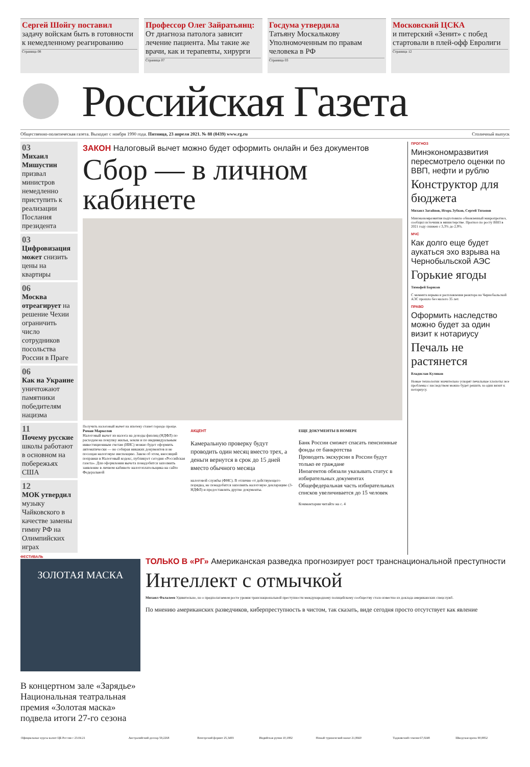Сергей Шойгу поставил
задачу войскам быть в готовности к немедленному реагированию
Страница 08
Профессор Олег Зайратьянц:
От диагноза патолога зависит лечение пациента. Мы такие же врачи, как и терапевты, хирурги
Страница 07
Госдума утвердила
Татьяну Москалькову Уполномоченным по правам человека в РФ
Страница 03
Московский ЦСКА
и питерский «Зенит» с побед стартовали в плей-офф Евролиги
Страница 12
Российская Газета
Общественно-политическая газета. Выходит с ноября 1990 года. Пятница, 23 апреля 2021. № 88 (8439) www.rg.ru Столичный выпуск
03
Михаил Мишустин призвал министров немедленно приступить к реализации Послания президента
03
Цифровизация может снизить цены на квартиры
06
Москва отреагирует на решение Чехии ограничить число сотрудников посольства России в Праге
06
Как на Украине уничтожают памятники победителям нацизма
11
Почему русские школы работают в основном на побережьях США
12
МОК утвердил музыку Чайковского в качестве замены гимну РФ на Олимпийских играх
ЗАКОН Налоговый вычет можно будет оформить онлайн и без документов
Сбор — в личном кабинете
Получить налоговый вычет на ипотеку станет гораздо проще.
Роман Маркелов
Налоговый вычет из налога на доходы физлиц (НДФЛ) по расходам на покупку жилья, земли и по индивидуальным инвестиционным счетам (ИИС) можно будет оформить автоматически — не собирая никаких документов и не посещая налоговую инспекцию. Закон об этом, вносящий поправки в Налоговый кодекс, публикует сегодня «Российская газета». Для оформления вычета понадобится заполнить заявление в личном кабинете налогоплательщика на сайте Федеральной
АКЦЕНТ
Камеральную проверку будут проводить один месяц вместо трех, а деньги вернутся в срок до 15 дней вместо обычного месяца
налоговой службы (ФНС). В отличие от действующего порядка, не понадобится заполнять налоговую декларацию (3-НДФЛ) и предоставлять другие документы.
ЕЩЕ ДОКУМЕНТЫ В НОМЕРЕ
Банк России сможет спасать пенсионные фонды от банкротства
Проводить экскурсии в России будут только ее граждане
Иноагентов обязали указывать статус в избирательных документах
Общефедеральная часть избирательных списков увеличивается до 15 человек
Комментарии читайте на с. 4
ПРОГНОЗ
Минэкономразвития пересмотрело оценки по ВВП, нефти и рублю
Конструктор для бюджета
Михаил Загайнов, Игорь Зубков, Сергей Тихонов
Минэкономразвития подготовило обновленный макропрогноз, сообщил источник в министерстве. Прогноз по росту ВВП в 2021 году снижен с 3,3% до 2,9%.
МЧС
Как долго еще будет аукаться эхо взрыва на Чернобыльской АЭС
Горькие ягоды
Тимофей Борисов
С момента взрыва и расплавления реактора на Чернобыльской АЭС прошло без малого 35 лет.
ПРАВО
Оформить наследство можно будет за один визит к нотариусу
Печаль не растянется
Владислав Куликов
Новые технологии значительно ускорят печальные хлопоты: все проблемы с наследством можно будет решить за один визит к нотариусу.
ФЕСТИВАЛЬ
ЗОЛОТАЯ МАСКА
В концертном зале «Зарядье» Национальная театральная премия «Золотая маска» подвела итоги 27-го сезона
ТОЛЬКО В «РГ» Американская разведка прогнозирует рост транснациональной преступности
Интеллект с отмычкой
Михаил Фалалеев Удивительно, но о предполагаемом росте уровня транснациональной преступности международному полицейскому сообществу стало известно из доклада американских спецслужб.
По мнению американских разведчиков, киберпреступность в чистом, так сказать, виде сегодня просто отсутствует как явление
| Официальные курсы валют ЦБ России с 23.04.21 | Австралийский доллар 59,2268 | Венгерский форинт 25,3493 | Индийская рупия 10,1882 | Новый туркменский манат 21,8660 | Таджикский сомони 67,0248 | Шведская крона 90,8852 |